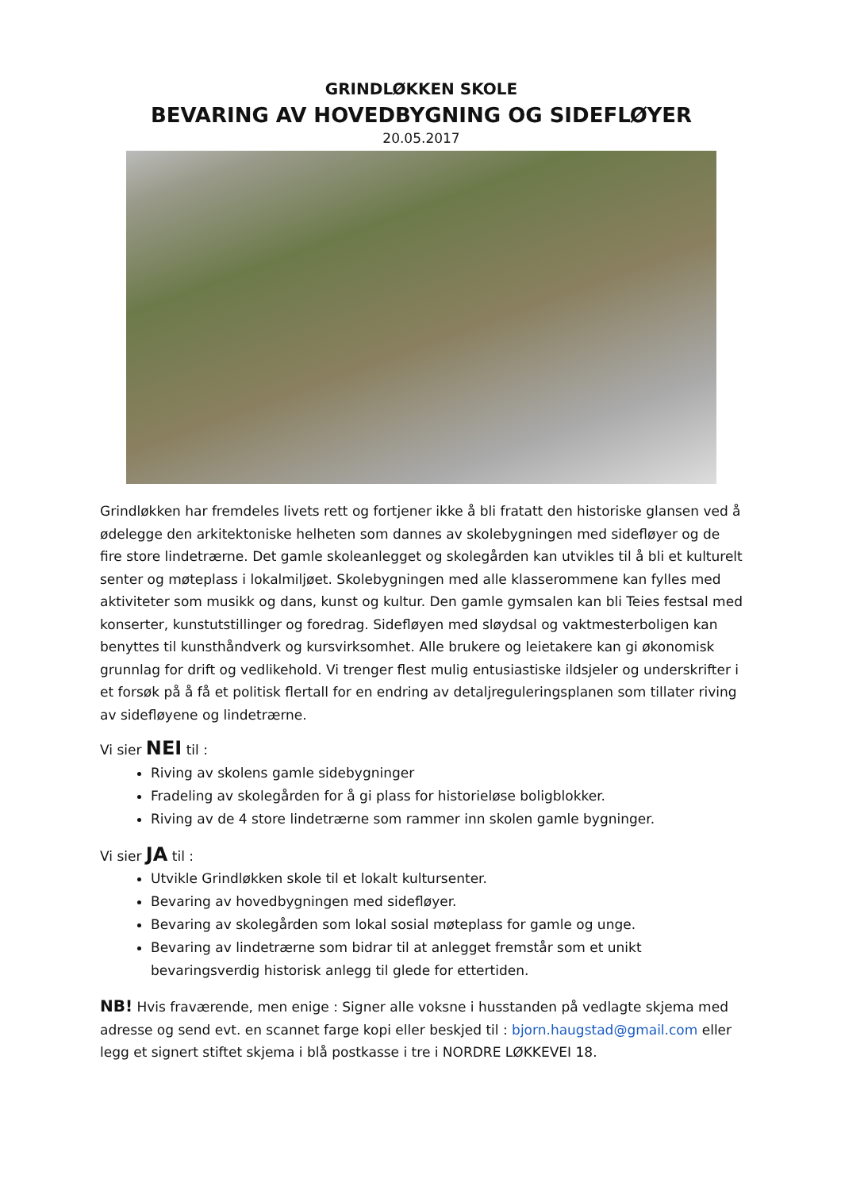GRINDLØKKEN SKOLE
BEVARING AV HOVEDBYGNING OG SIDEFLØYER
20.05.2017
Grindløkken har fremdeles livets rett og fortjener ikke å bli fratatt den historiske glansen ved å ødelegge den arkitektoniske helheten som dannes av skolebygningen med sidefløyer og de fire store lindetrærne. Det gamle skoleanlegget og skolegården kan utvikles til å bli et kulturelt senter og møteplass i lokalmiljøet. Skolebygningen med alle klasserommene kan fylles med aktiviteter som musikk og dans, kunst og kultur. Den gamle gymsalen kan bli Teies festsal med konserter, kunstutstillinger og foredrag. Sidefløyen med sløydsal og vaktmesterboligen kan benyttes til kunsthåndverk og kursvirksomhet. Alle brukere og leietakere kan gi økonomisk grunnlag for drift og vedlikehold. Vi trenger flest mulig entusiastiske ildsjeler og underskrifter i et forsøk på å få et politisk flertall for en endring av detaljreguleringsplanen som tillater riving av sidefløyene og lindetrærne.
Vi sier NEI til :
Riving av skolens gamle sidebygninger
Fradeling av skolegården for å gi plass for historieløse boligblokker.
Riving av de 4 store lindetrærne som rammer inn skolen gamle bygninger.
Vi sier JA til :
Utvikle Grindløkken skole til et lokalt kultursenter.
Bevaring av hovedbygningen med sidefløyer.
Bevaring av skolegården som lokal sosial møteplass for gamle og unge.
Bevaring av lindetrærne som bidrar til at anlegget fremstår som et unikt bevaringsverdig historisk anlegg til glede for ettertiden.
NB! Hvis fraværende, men enige : Signer alle voksne i husstanden på vedlagte skjema med adresse og send evt. en scannet farge kopi eller beskjed til : bjorn.haugstad@gmail.com eller legg et signert stiftet skjema i blå postkasse i tre i NORDRE LØKKEVEI 18.